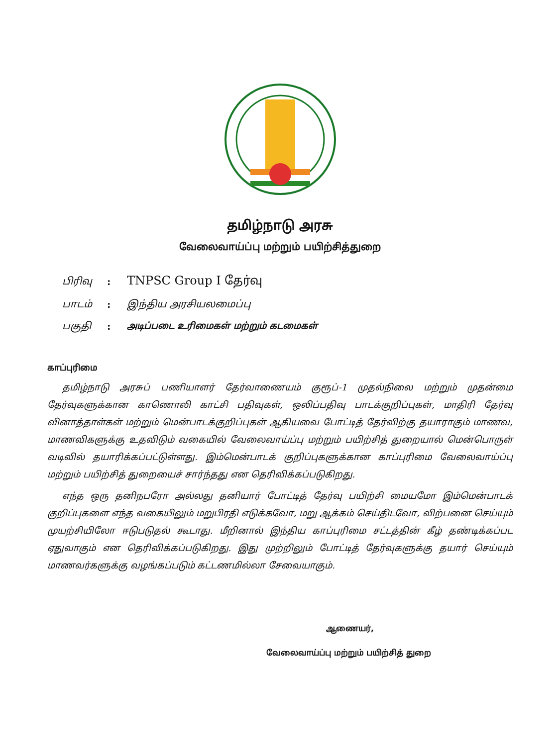தமிழ்நாடு அரசு
வேலைவாய்ப்பு மற்றும் பயிற்சித்துறை
பிரிவு: TNPSC Group I தேர்வு
பாடம்: இந்திய அரசியலமைப்பு
பகுதி: அடிப்படை உரிமைகள் மற்றும் கடமைகள்
காப்புரிமை
தமிழ்நாடு அரசுப் பணியாளர் தேர்வாணையம் குரூப்-1 முதல்நிலை மற்றும் முதன்மை தேர்வுகளுக்கான காணொலி காட்சி பதிவுகள், ஒலிப்பதிவு பாடக்குறிப்புகள், மாதிரி தேர்வு வினாத்தாள்கள் மற்றும் மென்பாடக்குறிப்புகள் ஆகியவை போட்டித் தேர்விற்கு தயாராகும் மாணவ, மாணவிகளுக்கு உதவிடும் வகையில் வேலைவாய்ப்பு மற்றும் பயிற்சித் துறையால் மென்பொருள் வடிவில் தயாரிக்கப்பட்டுள்ளது. இம்மென்பாடக் குறிப்புகளுக்கான காப்புரிமை வேலைவாய்ப்பு மற்றும் பயிற்சித் துறையைச் சார்ந்தது என தெரிவிக்கப்படுகிறது.
எந்த ஒரு தனிநபரோ அல்லது தனியார் போட்டித் தேர்வு பயிற்சி மையமோ இம்மென்பாடக் குறிப்புகளை எந்த வகையிலும் மறுபிரதி எடுக்கவோ, மறு ஆக்கம் செய்திடவோ, விற்பனை செய்யும் முயற்சியிலோ ஈடுபடுதல் கூடாது. மீறினால் இந்திய காப்புரிமை சட்டத்தின் கீழ் தண்டிக்கப்பட ஏதுவாகும் என தெரிவிக்கப்படுகிறது. இது முற்றிலும் போட்டித் தேர்வுகளுக்கு தயார் செய்யும் மாணவர்களுக்கு வழங்கப்படும் கட்டணமில்லா சேவையாகும்.
ஆணையர்,
வேலைவாய்ப்பு மற்றும் பயிற்சித் துறை